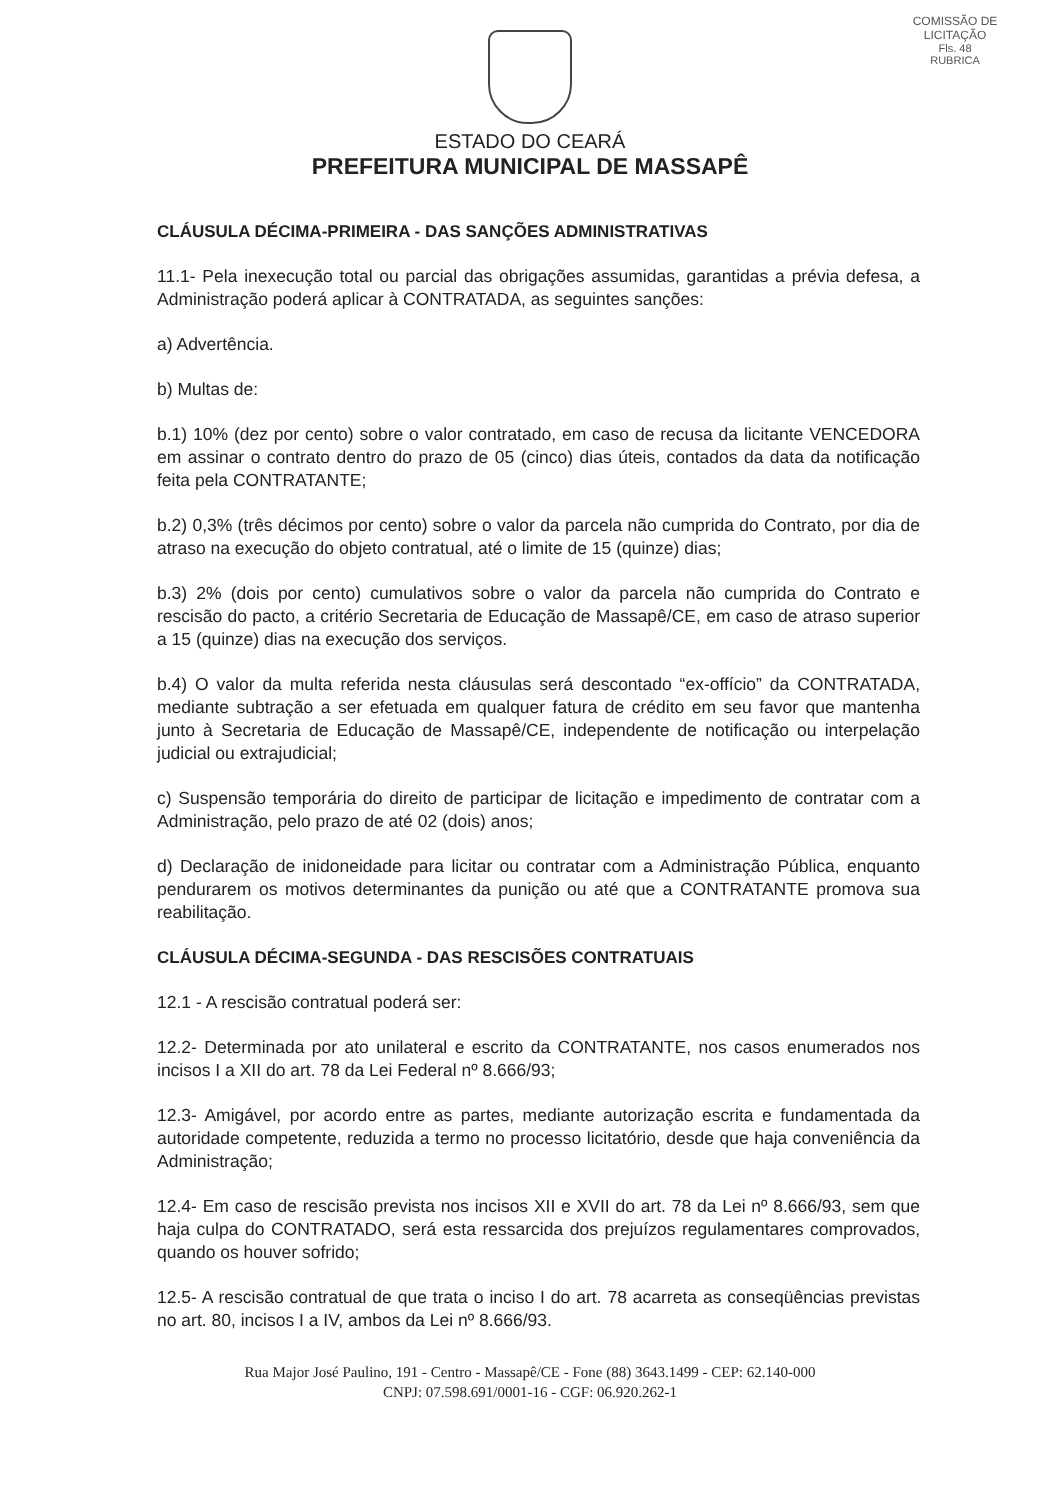COMISSÃO DE LICITAÇÃO
Fls. 48
RUBRICA
ESTADO DO CEARÁ
PREFEITURA MUNICIPAL DE MASSAPÊ
CLÁUSULA DÉCIMA-PRIMEIRA - DAS SANÇÕES ADMINISTRATIVAS
11.1- Pela inexecução total ou parcial das obrigações assumidas, garantidas a prévia defesa, a Administração poderá aplicar à CONTRATADA, as seguintes sanções:
a) Advertência.
b) Multas de:
b.1) 10% (dez por cento) sobre o valor contratado, em caso de recusa da licitante VENCEDORA em assinar o contrato dentro do prazo de 05 (cinco) dias úteis, contados da data da notificação feita pela CONTRATANTE;
b.2) 0,3% (três décimos por cento) sobre o valor da parcela não cumprida do Contrato, por dia de atraso na execução do objeto contratual, até o limite de 15 (quinze) dias;
b.3) 2% (dois por cento) cumulativos sobre o valor da parcela não cumprida do Contrato e rescisão do pacto, a critério Secretaria de Educação de Massapê/CE, em caso de atraso superior a 15 (quinze) dias na execução dos serviços.
b.4) O valor da multa referida nesta cláusulas será descontado “ex-offício” da CONTRATADA, mediante subtração a ser efetuada em qualquer fatura de crédito em seu favor que mantenha junto à Secretaria de Educação de Massapê/CE, independente de notificação ou interpelação judicial ou extrajudicial;
c) Suspensão temporária do direito de participar de licitação e impedimento de contratar com a Administração, pelo prazo de até 02 (dois) anos;
d) Declaração de inidoneidade para licitar ou contratar com a Administração Pública, enquanto pendurarem os motivos determinantes da punição ou até que a CONTRATANTE promova sua reabilitação.
CLÁUSULA DÉCIMA-SEGUNDA - DAS RESCISÕES CONTRATUAIS
12.1 - A rescisão contratual poderá ser:
12.2- Determinada por ato unilateral e escrito da CONTRATANTE, nos casos enumerados nos incisos I a XII do art. 78 da Lei Federal nº 8.666/93;
12.3- Amigável, por acordo entre as partes, mediante autorização escrita e fundamentada da autoridade competente, reduzida a termo no processo licitatório, desde que haja conveniência da Administração;
12.4- Em caso de rescisão prevista nos incisos XII e XVII do art. 78 da Lei nº 8.666/93, sem que haja culpa do CONTRATADO, será esta ressarcida dos prejuízos regulamentares comprovados, quando os houver sofrido;
12.5- A rescisão contratual de que trata o inciso I do art. 78 acarreta as conseqüências previstas no art. 80, incisos I a IV, ambos da Lei nº 8.666/93.
Rua Major José Paulino, 191 - Centro - Massapê/CE - Fone (88) 3643.1499 - CEP: 62.140-000
CNPJ: 07.598.691/0001-16 - CGF: 06.920.262-1